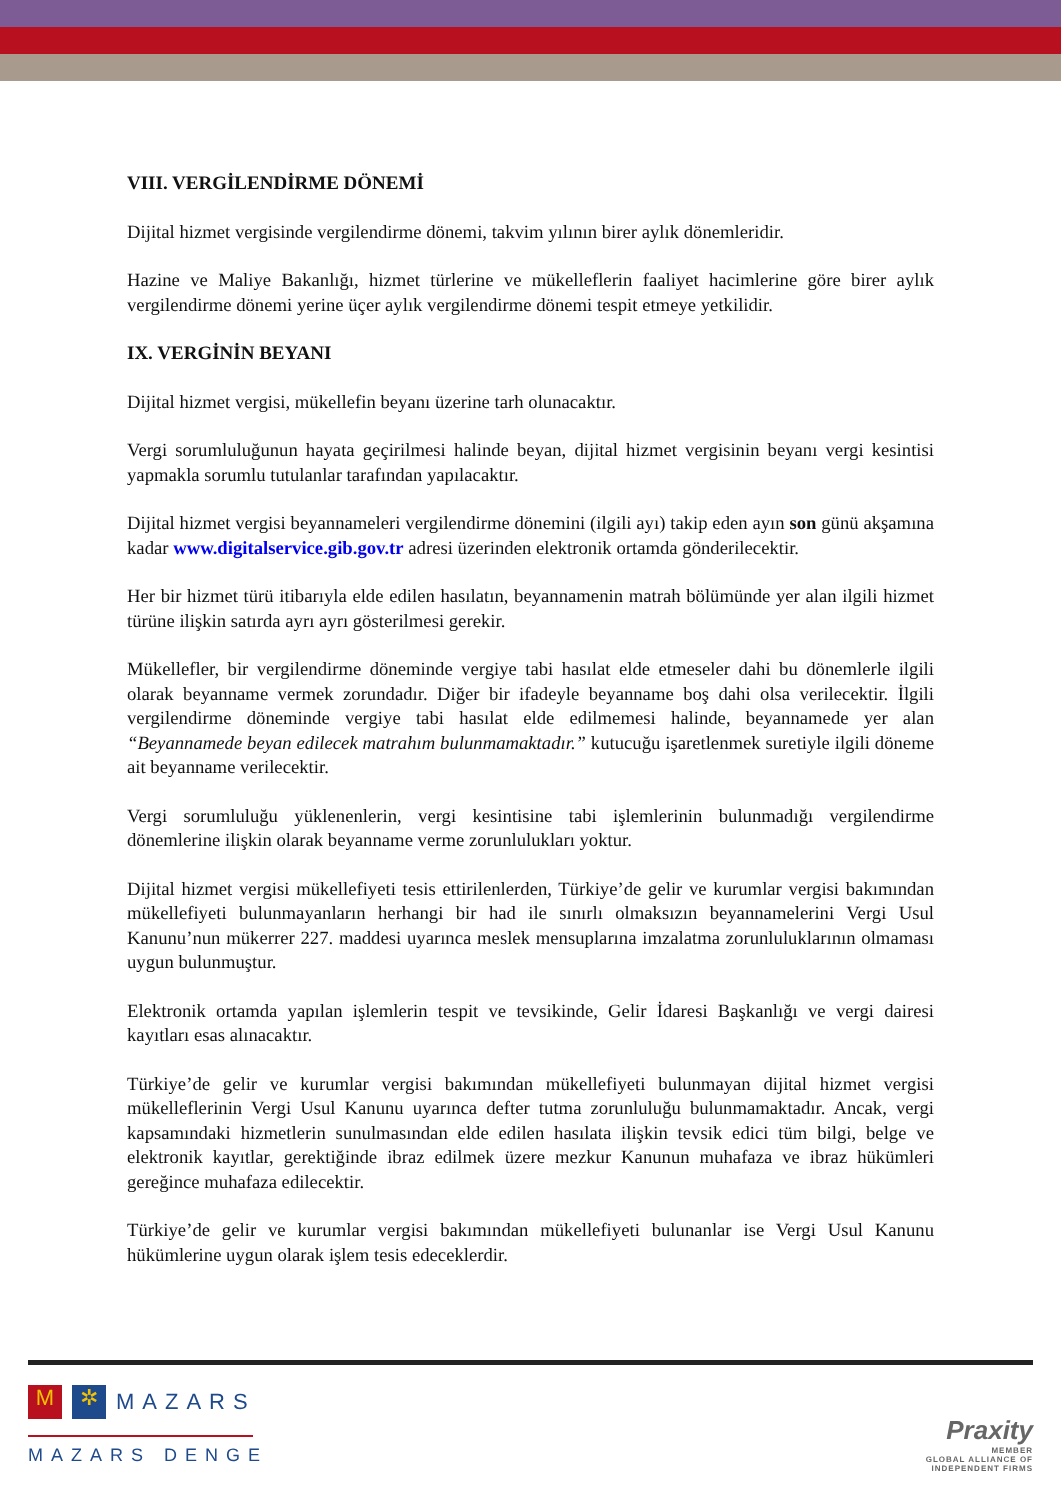VIII. VERGİLENDİRME DÖNEMİ
Dijital hizmet vergisinde vergilendirme dönemi, takvim yılının birer aylık dönemleridir.
Hazine ve Maliye Bakanlığı, hizmet türlerine ve mükelleflerin faaliyet hacimlerine göre birer aylık vergilendirme dönemi yerine üçer aylık vergilendirme dönemi tespit etmeye yetkilidir.
IX. VERGİNİN BEYANI
Dijital hizmet vergisi, mükellefin beyanı üzerine tarh olunacaktır.
Vergi sorumluluğunun hayata geçirilmesi halinde beyan, dijital hizmet vergisinin beyanı vergi kesintisi yapmakla sorumlu tutulanlar tarafından yapılacaktır.
Dijital hizmet vergisi beyannameleri vergilendirme dönemini (ilgili ayı) takip eden ayın son günü akşamına kadar www.digitalservice.gib.gov.tr adresi üzerinden elektronik ortamda gönderilecektir.
Her bir hizmet türü itibarıyla elde edilen hasılatın, beyannamenin matrah bölümünde yer alan ilgili hizmet türüne ilişkin satırda ayrı ayrı gösterilmesi gerekir.
Mükellefler, bir vergilendirme döneminde vergiye tabi hasılat elde etmeseler dahi bu dönemlerle ilgili olarak beyanname vermek zorundadır. Diğer bir ifadeyle beyanname boş dahi olsa verilecektir. İlgili vergilendirme döneminde vergiye tabi hasılat elde edilmemesi halinde, beyannamede yer alan “Beyannamede beyan edilecek matrahım bulunmamaktadır.” kutucuğu işaretlenmek suretiyle ilgili döneme ait beyanname verilecektir.
Vergi sorumluluğu yüklenenlerin, vergi kesintisine tabi işlemlerinin bulunmadığı vergilendirme dönemlerine ilişkin olarak beyanname verme zorunlulukları yoktur.
Dijital hizmet vergisi mükellefiyeti tesis ettirilenlerden, Türkiye’de gelir ve kurumlar vergisi bakımından mükellefiyeti bulunmayanların herhangi bir had ile sınırlı olmaksızın beyannamelerini Vergi Usul Kanunu’nun mükerrer 227. maddesi uyarınca meslek mensuplarına imzalatma zorunluluklarının olmaması uygun bulunmuştur.
Elektronik ortamda yapılan işlemlerin tespit ve tevsikinde, Gelir İdaresi Başkanlığı ve vergi dairesi kayıtları esas alınacaktır.
Türkiye’de gelir ve kurumlar vergisi bakımından mükellefiyeti bulunmayan dijital hizmet vergisi mükelleflerinin Vergi Usul Kanunu uyarınca defter tutma zorunluluğu bulunmamaktadır. Ancak, vergi kapsamındaki hizmetlerin sunulmasından elde edilen hasılata ilişkin tevsik edici tüm bilgi, belge ve elektronik kayıtlar, gerektiğinde ibraz edilmek üzere mezkur Kanunun muhafaza ve ibraz hükümleri gereğince muhafaza edilecektir.
Türkiye’de gelir ve kurumlar vergisi bakımından mükellefiyeti bulunanlar ise Vergi Usul Kanunu hükümlerine uygun olarak işlem tesis edeceklerdir.
M ✲
MAZARS
MAZARS DENGE
Praxity
MEMBER
GLOBAL ALLIANCE OF
INDEPENDENT FIRMS